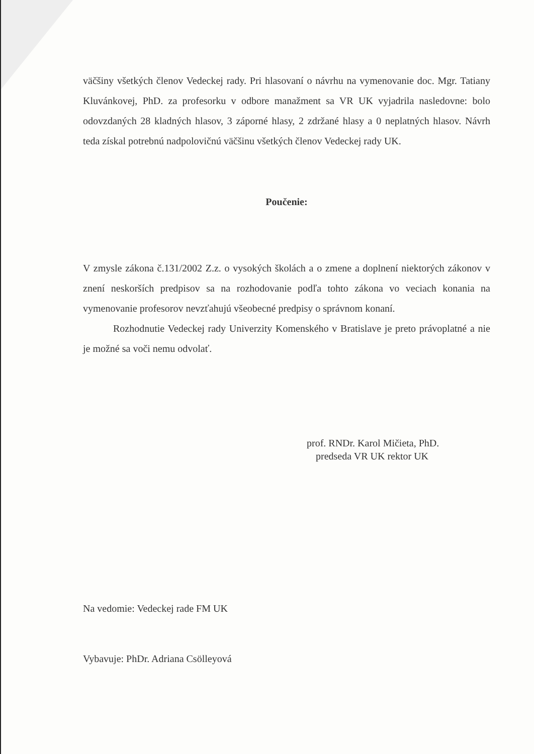väčšiny všetkých členov Vedeckej rady. Pri hlasovaní o návrhu na vymenovanie doc. Mgr. Tatiany Kluvánkovej, PhD. za profesorku v odbore manažment sa VR UK vyjadrila nasledovne: bolo odovzdaných 28 kladných hlasov, 3 záporné hlasy, 2 zdržané hlasy a 0 neplatných hlasov. Návrh teda získal potrebnú nadpolovičnú väčšinu všetkých členov Vedeckej rady UK.
Poučenie:
V zmysle zákona č.131/2002 Z.z. o vysokých školách a o zmene a doplnení niektorých zákonov v znení neskorších predpisov sa na rozhodovanie podľa tohto zákona vo veciach konania na vymenovanie profesorov nevzťahujú všeobecné predpisy o správnom konaní.
Rozhodnutie Vedeckej rady Univerzity Komenského v Bratislave je preto právoplatné a nie je možné sa voči nemu odvolať.
prof. RNDr. Karol Mičieta, PhD.
predseda VR UK rektor UK
Na vedomie: Vedeckej rade FM UK
Vybavuje: PhDr. Adriana Csölleyová